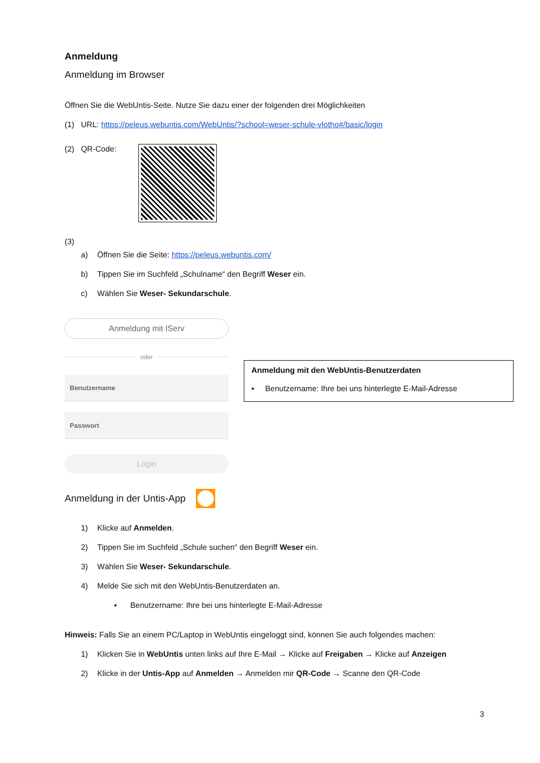Anmeldung
Anmeldung im Browser
Öffnen Sie die WebUntis-Seite. Nutze Sie dazu einer der folgenden drei Möglichkeiten
(1) URL: https://peleus.webuntis.com/WebUntis/?school=weser-schule-vlotho#/basic/login
(2) QR-Code:
(3)
a) Öffnen Sie die Seite: https://peleus.webuntis.com/
b) Tippen Sie im Suchfeld „Schulname“ den Begriff Weser ein.
c) Wählen Sie Weser- Sekundarschule.
Anmeldung mit IServ
oder
Benutzername
Passwort
Login
Anmeldung mit den WebUntis-Benutzerdaten
▪ Benutzername: Ihre bei uns hinterlegte E-Mail-Adresse
Anmeldung in der Untis-App
1) Klicke auf Anmelden.
2) Tippen Sie im Suchfeld „Schule suchen“ den Begriff Weser ein.
3) Wählen Sie Weser- Sekundarschule.
4) Melde Sie sich mit den WebUntis-Benutzerdaten an.
▪ Benutzername: Ihre bei uns hinterlegte E-Mail-Adresse
Hinweis: Falls Sie an einem PC/Laptop in WebUntis eingeloggt sind, können Sie auch folgendes machen:
1) Klicken Sie in WebUntis unten links auf Ihre E-Mail → Klicke auf Freigaben → Klicke auf Anzeigen
2) Klicke in der Untis-App auf Anmelden → Anmelden mir QR-Code → Scanne den QR-Code
3